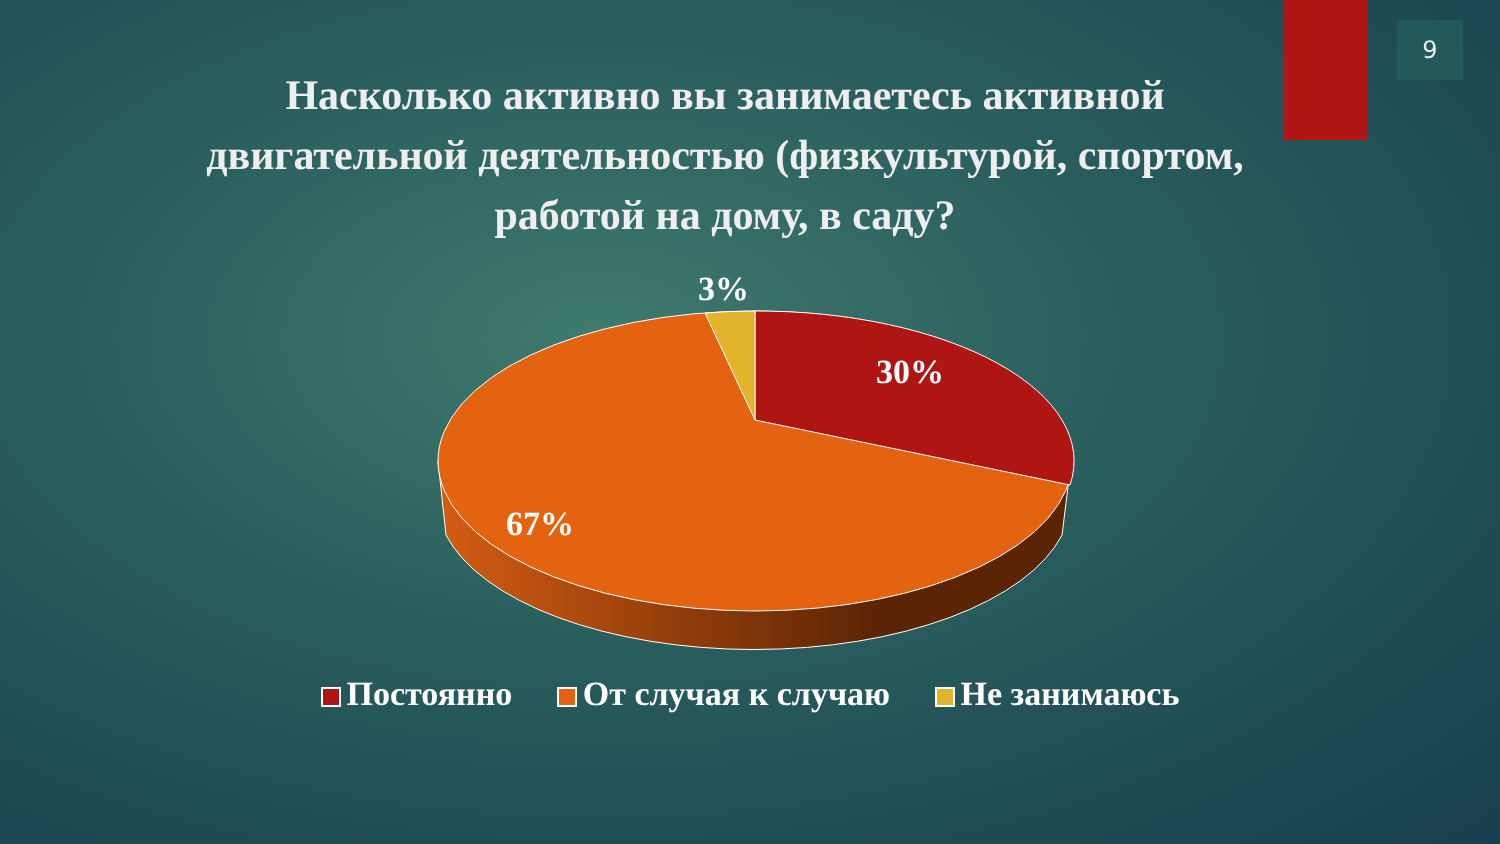9
Насколько активно вы занимаетесь активной двигательной деятельностью (физкультурой, спортом, работой на дому, в саду?
3%
30%
67%
Постоянно От случая к случаю Не занимаюсь